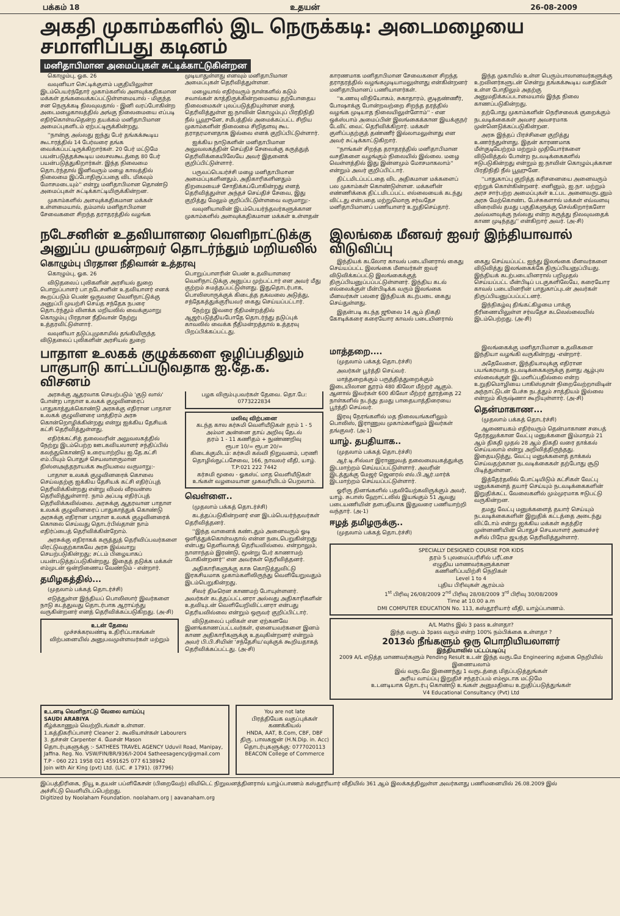பக்கம் 18 உதயன் 26-08-2009
அகதி முகாம்களில் இட நெருக்கடி: அடைமழையை சமாளிப்பது கடினம்
மனிதாபிமான அமைப்புகள் சுட்டிக்காட்டுகின்றன
கொழும்பு, ஓக. 26
வவுனியா செட்டிக்குளம் பகுதியிலுள்ள இடம்பெயர்ந்தோர் முகாம்களில் அளவுக்கதிகமான மக்கள் தங்கவைக்கப்பட்டுள்ளமையால் - மிகுந்த சன நெருக்கடி நிலவுவதால் - இனி வரப்போகின்ற அடைமழைகாலத்தில் அங்கு நிலைமையை எப்படி எதிர்கொள்வதென்ற தயக்கம் மனிதாபிமான அமைப்புகளிடம் ஏற்பட்டிருக்கின்றது.
''நான்கு அல்லது ஐந்து பேர் தங்கக்கூடிய கூடாரத்தில் 14 பேர்வரை தங்க வைக்கப்பட்டிருக்கிறார்கள். 20 பேர் மட்டுமே பயன்படுத்தக்கூடிய மலசலகூடத்தை 80 பேர் பயன்படுத்துகிறார்கள். இந்த நிலைமை தொடர்ந்தால் இனிவரும் மழை காலத்தில் நிலைமை இப்போதிருப்பதை விட மிகவும் மோசமடையும்'' என்று மனிதாபிமான தொண்டு அமைப்புகள் சுட்டிக்காட்டியிருக்கின்றன.
முகாம்களில் அளவுக்கதிகமான மக்கள் உள்ளமையால், தம்மால் மனிதாபிமான சேவைகளை சிறந்த தராதரத்தில் வழங்க முடியாதுள்ளது எனவும் மனிதாபிமான அமைப்புகள் தெரிவித்துள்ளன.
மழையால் எதிர்வரும் நாள்களில் கடும் சவால்கள் காத்திருக்கின்றமையை தற்போதைய நிலைமைகள் புலப்படுத்தியுள்ளன எனத் தெரிவித்துள்ள ஐ.நாவின் கொழும்புப் பிரதிநிதி நீல் பூஹுனே, சமீபத்தில் அமைக்கப்பட்ட சிறிய முகாம்களின் நிலைமை சிறிதளவு கூட தராதரமானதாக இல்லை எனக் குறிப்பிட்டுள்ளார்.
ஐக்கிய நாடுகளின் மனிதாபிமான அலுவலகத்தின் செய்திச் சேவைக்கு கருத்துத் தெரிவிக்கையிலேயே அவர் இதனைக் குறிப்பிட்டுள்ளார்.
பருவப்பெயர்ச்சி மழை மனிதாபிமான அமைப்புகளினதும், அதிகாரிகளினதும் திறமையைச் சோதிக்கப்போகின்றது எனத் தெரிவித்துள்ள அந்தச் செய்திச் சேவை, இது குறித்து மேலும் குறிப்பிட்டுள்ளவை வருமாறு:-
வவுனியாவின் இடம்பெயர்ந்தவர்களுக்கான முகாம்களில் அளவுக்கதிகமான மக்கள் உள்ளதன் காரணமாக மனிதாபிமான சேவைகளை சிறந்த தராதரத்தில் வழங்கமுடியாமலுள்ளது என்கின்றனர் மனிதாபிமானப் பணியாளர்கள்.
''உணவு விநியோகம், சுகாதாரம், குடிதண்ணீர், போஷாக்கு போன்றவற்றை சிறந்த தரத்தில் வழங்க முடியாத நிலையிலுள்ளோம்'' - என ஒக்ஸ்பாம் அமைப்பின் இலங்கைக்கான இயக்குநர் டேவிட் வைட் தெரிவிக்கிறார். மக்கள் குளிப்பதற்குத் தண்ணீர் இல்லாமலுள்ளது என அவர் சுட்டிக்காட்டுகிறார்.
''நாங்கள் சிறந்த தராதரத்தில் மனிதாபிமான வசதிகளை வழங்கும் நிலையில் இல்லை. மழை வெள்ளத்தில் இது இன்னமும் மோசமாகலாம்'' என்றும் அவர் குறிப்பிட்டார்.
திட்டமிடப்பட்டதை விட அதிகமான மக்களைப் பல முகாம்கள் கொண்டுள்ளன. மக்களின் எண்ணிக்கை திட்டமிடப்பட்ட எல்லையைக் கடந்து விட்டது என்பதை மற்றுமொரு சர்வதேச மனிதாபிமானப் பணியாளர் உறுதிசெய்தார்.
இந்த முகாமில் உள்ள பெரும்பாலானவர்களுக்கு உறவினர்களுடன் சென்று தங்கக்கூடிய வசதிகள் உள்ள போதிலும் அதற்கு அனுமதிக்கப்படாமையால் இந்த நிலை காணப்படுகின்றது.
தற்போது முகாம்களின் நெரிசலைக் குறைக்கும் நடவடிக்கைகள் அவசர அவசரமாக முன்னெடுக்கப்படுகின்றன.
அரசு இந்தப் பிரச்சினை குறித்து உணர்ந்துள்ளது. இதன் காரணமாக மீள்குடியேற்றம் மற்றும் முதியோர்களை விடுவித்தல் போன்ற நடவடிக்கைகளில் ஈடுபடுகின்றது என்றும் ஐ.நாவின் கொழும்புக்கான பிரதிநிதி நீல் பூஹுனே.
''பாதுகாப்பு குறித்த கரிசனையை அனைவரும் ஏற்றுக் கொள்கின்றனர். எனினும், ஐ.நா. மற்றும் அரச சார்பற்ற அமைப்புகள் உட்பட அனைவருடனும் அரசு மேற்கொண்ட பேச்சுகளால் மக்கள் எவ்வளவு விரைவில் தமது பகுதிகளுக்கு செல்கிறார்களோ அவ்வளவுக்கு நல்லது என்ற கருத்து நிலவுவதைக் காண முடிந்தது'' என்கிறார் அவர். (அ-சி)
நடேசனின் உதவியாளரை வெளிநாட்டுக்கு அனுப்ப முயன்றவர் தொடர்ந்தும் மறியலில்
கொழும்பு பிரதான நீதிவான் உத்தரவு
கொழும்பு, ஓக. 26
விடுதலைப் புலிகளின் அரசியல் துறை பொறுப்பாளர் பா.நடேசனின் உதவியாளர் எனக் கூறப்படும் பெண் ஒருவரை வெளிநாட்டுக்கு அனுப்பி முயற்சி செய்த சந்தேக நபரை தொடர்ந்தும் விளக்க மறியலில் வைக்குமாறு கொழும்பு பிரதான நீதிவான் நேற்று உத்தரவிட்டுள்ளார்.
வவுனியா தடுப்புமுகாமில் தங்கியிருந்த விடுதலைப் புலிகளின் அரசியல் துறை பொறுப்பாளரின் பெண் உதவியாளரை வெளிநாட்டுக்கு அனுப்ப முற்பட்டார் என அவர் மீது குற்றம் சுமத்தப்பட்டுள்ளது. இதுதொடர்பாக, பொலிஸாருக்குக் கிடைத்த தகவலை அடுத்து, சந்தேகத்துக்குரியவர் கைது செய்யப்பட்டார்.
நேற்று இவரை நீதிமன்றத்தில் ஆஜர்படுத்தியபோதே தொடர்ந்து தடுப்புக் காவலில் வைக்க நீதிமன்றத்தால் உத்தரவு பிறப்பிக்கப்பட்டது.
இலங்கை மீனவர் ஐவர் இந்தியாவால் விடுவிப்பு
இந்தியக் கடலோர காவல் படையினரால் கைது செய்யப்பட்ட இலங்கை மீனவர்கள் ஐவர் விடுவிக்கப்பட்டு இலங்கைக்குத் திருப்பியனுப்பப்பட்டுள்ளனர். இந்திய கடல் எல்லைக்குள் மீன்பிடிக்க வரும் இலங்கை மீனவர்கள் பலரை இந்தியக் கடற்படை கைது செய்துள்ளது.
இதன்படி கடந்த ஜூலை 14 ஆம் திகதி கோடிக்கரை கரையோர காவல் படையினரால் கைது செய்யப்பட்ட ஐந்து இலங்கை மீனவர்களை விடுவித்து இலங்கைக்கே திருப்பியனுப்பியது. இந்தியக் கடற்படையினரால் பறிமுதல் செய்யப்பட்ட மீன்பிடிப் படகுகளிலேயே, கரையோர காவல் படையினரின் பாதுகாப்புடன் அவர்கள் திருப்பியனுப்பப்பட்டனர்.
இந்நிகழ்வு திங்கட்கிழமை பாக்கு நீரிணையிலுள்ள சர்வதேச கடலெல்லையில் இடம்பெற்றது. (அ-சி)
பாதாள உலகக் குழுக்களை ஒழிப்பதிலும் பாகுபாடு காட்டப்படுவதாக ஐ.தே.க. விசனம்
அரசுக்கு ஆதரவாக செயற்படும் 'குடு லால்' போன்ற பாதாள உலகக் குழுவினரைப் பாதுகாத்துக்கொண்டு அரசுக்கு எதிரான பாதாள உலகக் குழுவினரை மாத்திரம் அரசு கொன்றொழிக்கின்றது என்று ஐக்கிய தேசியக் கட்சி தெரிவித்துள்ளது.
எதிர்க்கட்சித் தலைவரின் அலுவலகத்தில் நேற்று இடம்பெற்ற ஊடகவியலாளர் சந்திப்பில் கலந்துகொண்டு உரையாற்றிய ஐ.தே.கட்சி எம்.பியும் பொதுச் செயலாளருமான திஸ்ஸஅத்தநாயக்க கூறியவை வருமாறு:-
பாதாள உலகக் குழுவினரைக் கொலை செய்வதற்கு ஐக்கிய தேசியக் கட்சி எதிர்ப்புத் தெரிவிக்கின்றது என்று விமல் வீரவன்ஸ தெரிவித்துள்ளார். நாம் அப்படி எதிர்ப்புத் தெரிவிக்கவில்லை. அரசுக்கு ஆதரவான பாதாள உலகக் குழுவினரைப் பாதுகாத்துக் கொண்டு அரசுக்கு எதிரான பாதாள உலகக் குழுவினரைக் கொலை செய்வது தொடர்பில்தான் நாம் எதிர்ப்பைத் தெரிவிக்கின்றோம்.
அரசுக்கு எதிராகக் கருத்துத் தெரிவிப்பவர்களை மிரட்டுவதற்காகவே அரசு இவ்வாறு செயற்படுகின்றது; சட்டம் பிழையாகப் பயன்படுத்தப்படுகின்றது. இதைத் தடுக்க மக்கள் எம்முடன் ஒன்றிணைய வேண்டும் - என்றார்.
தமிழகத்தில்...
(முதலாம் பக்கத் தொடர்ச்சி)
எடுத்துள்ள இந்தியப் பொலிஸார் இவர்களை நாடு கடத்துவது தொடர்பாக ஆராய்ந்து வருகின்றனர் எனத் தெரிவிக்கப்படுகிறது. (அ-சி)
உடன் தேவை
முச்சக்கரவண்டி உதிரிப்பாகங்கள் விற்பனையில் அனுபவமுள்ளவர்கள் மற்றும் பழக விரும்புபவர்கள் தேவை. தொ.பே: 0773222834
மலிவு விற்பனை
கடந்த கால கர்சுமி வெளியீடுகள் தரம் 1 - 5
அம்மா அன்னை தாய் அறிவு தேடல்
தரம் 1 - 11 கணிதம் + நுண்ணறிவு
ரூபா 10/= ரூபா 20/=
கிடைக்குமிடம்: கர்சுமி கல்வி நிறுவனம், பரணி தொழில்நுட்பசேவை, 166, நாவலர் வீதி, யாழ். T.P:021 222 7442
கர்சுமி மூலை - ஓகஸ்ட் மாத வெளியீடுகள் உங்கள் வழமையான முகவரியிடம் பெறலாம்.
வெள்ளை..
(முதலாம் பக்கத் தொடர்ச்சி)
கடத்தப்படுகின்றனர் என இடம்பெயர்ந்தவர்கள் தெரிவித்தனர்.
''இந்த வானைக் கண்டதும் அனைவரும் ஓடி ஒளித்துக்கொள்வதால் என்ன நடைபெறுகின்றது என்பது தெளிவாகத் தெரியவில்லை. என்றாலும், நாளாந்தம் இரண்டு, மூன்று பேர் காணாமற் போகின்றனர்'' என அவர்கள் தெரிவித்தனர்.
அதிகாரிகளுக்கு காசு கொடுத்துவிட்டு இரகசியமாக முகாம்களிலிருந்து வெளியேறுவதும் இடம்பெறுகின்றது.
சிலர் திடீரென காணமற் போயுள்ளனர். அவர்கள் கடத்தப்பட்டனரா அல்லது அதிகாரிகளின் உதவியுடன் வெளியேறிவிட்டனரா என்பது தெரியவில்லை என்றும் ஒருவர் குறிப்பிட்டார்.
விடுதலைப் புலிகள் என ஏற்கனவே இனங்காணப்பட்டவர்கள், ஏனையவர்களை இனம் காண அதிகாரிகளுக்கு உதவுகின்றனர் என்றும் அவர் பி.பி.சியின் 'சந்தேசிய'வுக்குக் கூறியதாகத் தெரிவிக்கப்பட்டது. (அ-சி)
மாத்தறை....
(முதலாம் பக்கத் தொடர்ச்சி)
அவர்கள் பூர்த்தி செய்வர்.
மாத்தறைக்கும் பருத்தித்துறைக்கும் இடையிலான தூரம் 480 கிலோ மீற்றர் ஆகும். ஆனால் இவர்கள் 600 கிலோ மீற்றர் தூரத்தை 22 நாள்களில் நடந்து தமது பாதையாத்திரையை பூர்த்தி செய்வர்.
இரவு நேரங்களில் மத நிலையங்களிலும் பொலிஸ், இராணுவ முகாம்களிலும் இவர்கள் தங்குவர். (அ-1)
யாழ். தபதியாக..
(முதலாம் பக்கத் தொடர்ச்சி)
ஆர்.டி.சில்வா இராணுவத் தலைமையகத்துக்கு இடமாற்றம் செய்யப்பட்டுள்ளார். அவரின் இடத்துக்கு மேஜர் ஜெனரல் எல்.பி.ஆர்.மார்க் இடமாற்றம் செய்யப்பட்டுள்ளார்.
ஓரிரு தினங்களில் பதவியேற்கவிருக்கும் அவர், யாழ். சுபாஸ் ஹோட்டலில் இயங்கும் 51 ஆவது படையணியின் தளபதியாக இதுவரை பணியாற்றி வந்தார். (அ-1)
ஈழத் தமிழருக்கு..
(முதலாம் பக்கத் தொடர்ச்சி)
இலங்கைக்கு மனிதாபிமான உதவிகளை இந்தியா வழங்கி வருகின்றது -என்றார்.
அதேவேளை, இந்தியாவுக்கு எதிரான பயங்கரவாத நடவடிக்கைகளுக்கு தனது ஆழ்புல எல்லைக்குள் இடமளிப்பதில்லை என்ற உறுதிமொழியை பாகிஸ்தான் நிறைவேற்றாவிடின் அந்நாட்டுடன் பேச்சு நடத்தும் சாத்தியம் இல்லை என்றும் கிருஷ்ணா கூறியுள்ளார். (அ-சி)
தென்மாகாண...
(முதலாம் பக்கத் தொடர்ச்சி)
ஆணையகம் எதிர்வரும் தென்மாகாண சபைத் தேர்தலுக்கான வேட்பு மனுக்களை இம்மாதம் 21 ஆம் திகதி முதல் 28 ஆம் திகதி வரை தாக்கல் செய்யலாம் என்று அறிவித்திருந்தது. இதையடுத்து, வேட்பு மனுக்களைத் தாக்கல் செய்வதற்கான நடவடிக்கைகள் தற்போது சூடு பிடித்துள்ளன.
இத்தேர்தலில் போட்டியிடும் கட்சிகள் வேட்பு மனுக்களைத் தயார் செய்யும் நடவடிக்கைகளின் இறுதிக்கட்ட வேலைகளில் மும்முரமாக ஈடுபட்டு வருகின்றன.
தமது வேட்பு மனுக்களைத் தயார் செய்யும் நடவடிக்கைகளின் இறுதிக் கட்டத்தை அடைந்து விட்டோம் என்று ஐக்கிய மக்கள் சுதந்திர முன்னணியின் பொதுச் செயலாளர் அமைச்சர் சுசில் பிரேம ஜயந்த தெரிவித்துள்ளார்.
SPECIALLY DESIGNED COURSE FOR KIDS
தரம் 5 புலமைப்பரிசில் பரீட்சை
எழுதிய மாணவர்களுக்கான
கணினிப்பயிற்சி நெறிகள்
Level 1 to 4
புதிய பிரிவுகள் ஆரம்பம்
1<sup>st</sup> பிரிவு 26/08/2009 2<sup>nd</sup> பிரிவு 28/08/2009 3<sup>rd</sup> பிரிவு 30/08/2009
Time at 10.00 a.m
DMI COMPUTER EDUCATION No. 113, கஸ்தூரியார் வீதி, யாழ்ப்பாணம்.
A/L Maths இல் 3 pass உள்ளதா?
இந்த வருடம் 3pass வரும் என்ற 100% நம்பிக்கை உள்ளதா ?
2013ல் நீங்களும் ஒரு பொறியியலாளர்
இந்தியாவில் பட்டப்படிப்பு
2009 A/L எடுத்த மாணவர்களும் Pending Result உடன் இந்த வருடமே Engineering கற்கை நெறியில் இணையலாம்
இவ் வருடமே இணைந்து 1 வருடத்தை மிதப்படுத்துங்கள்
அரிய வாய்ப்பு இறுதிச் சந்தர்ப்பம் எம்மூடாக மட்டுமே
உடனடியாக தொடர்பு கொண்டு உங்கள் அனுமதியை உறுதிப்படுத்துங்கள்
V4 Educational Consultancy (Pvt) Ltd
உடனடி வெளிநாட்டு வேலை வாய்ப்பு
SAUDI ARABIYA
கீழ்க்காணும் வெற்றிடங்கள் உள்ளன.
1.கத்திகரிப்பாளர் Cleaner 2. கூலியாள்கள் Labourers
3. தச்சன் Carpenter 4. மேசன் Mason
தொடர்புகளுக்கு :- SATHEES TRAVEL AGENCY Uduvil Road, Manipay, Jaffna. Reg. No. VSW/FIN/BR/936/I-2004 Satheesagency@gmail.com
T.P - 060 221 1958 021 4591625 077 6138942
Join with Air King (pvt) Ltd. (LIC. # 1791). (87796)
You are not late
பிரத்தியேக வகுப்புக்கள்
கணக்கியல்
HNDA, AAT, B.Com, CBF, DBF
திரு. பாலகஜன் (H.N.Dip. in. Acc)
தொடர்புகளுக்கு: 0777020113
BEACON College of Commerce
இப்பத்திரிகை, நியூ உதயன் பப்ளிகேசன் (பிறைவேற்) லிமிடெட் நிறுவனத்தினரால் யாழ்ப்பாணம் கஸ்தூரியார் வீதியில் 361 ஆம் இலக்கத்திலுள்ள அவர்களது பணிமனையில் 26.08.2009 இல் அச்சிட்டு வெளியிடப்பெற்றது.
Digitized by Noolaham Foundation. noolaham.org | aavanaham.org